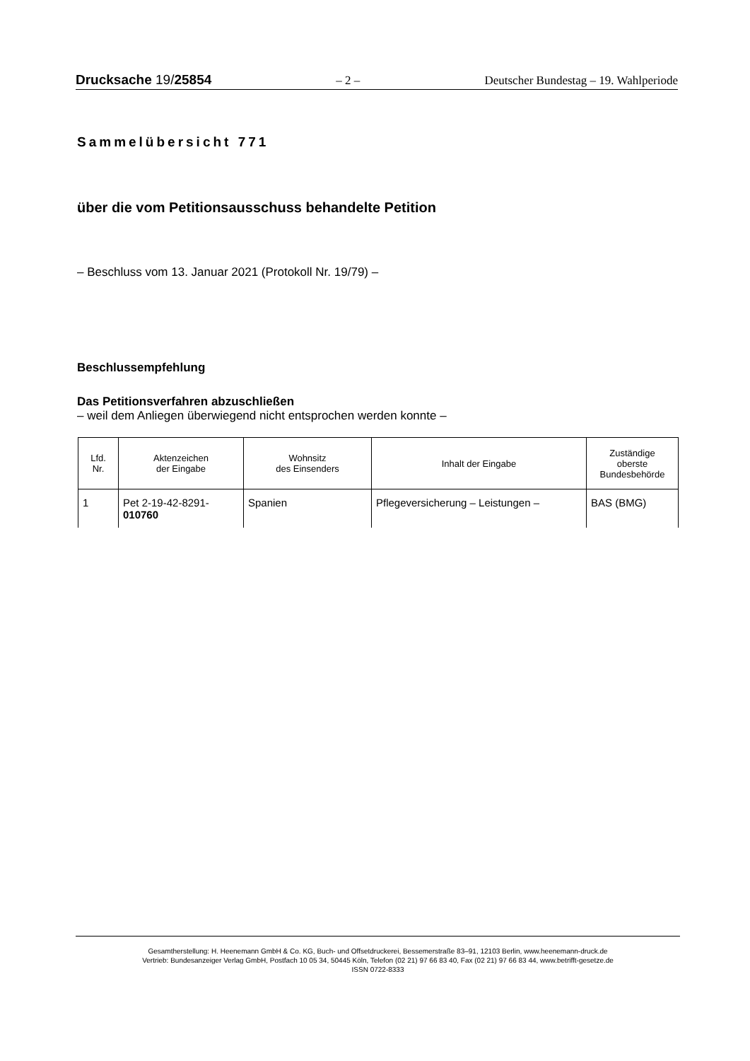Drucksache 19/25854 – 2 – Deutscher Bundestag – 19. Wahlperiode
Sammelübersicht 771
über die vom Petitionsausschuss behandelte Petition
– Beschluss vom 13. Januar 2021 (Protokoll Nr. 19/79) –
Beschlussempfehlung
Das Petitionsverfahren abzuschließen
– weil dem Anliegen überwiegend nicht entsprochen werden konnte –
| Lfd. Nr. | Aktenzeichen der Eingabe | Wohnsitz des Einsenders | Inhalt der Eingabe | Zuständige oberste Bundesbehörde |
| --- | --- | --- | --- | --- |
| 1 | Pet 2-19-42-8291- 010760 | Spanien | Pflegeversicherung – Leistungen – | BAS (BMG) |
Gesamtherstellung: H. Heenemann GmbH & Co. KG, Buch- und Offsetdruckerei, Bessemerstraße 83–91, 12103 Berlin, www.heenemann-druck.de
Vertrieb: Bundesanzeiger Verlag GmbH, Postfach 10 05 34, 50445 Köln, Telefon (02 21) 97 66 83 40, Fax (02 21) 97 66 83 44, www.betrifft-gesetze.de
ISSN 0722-8333